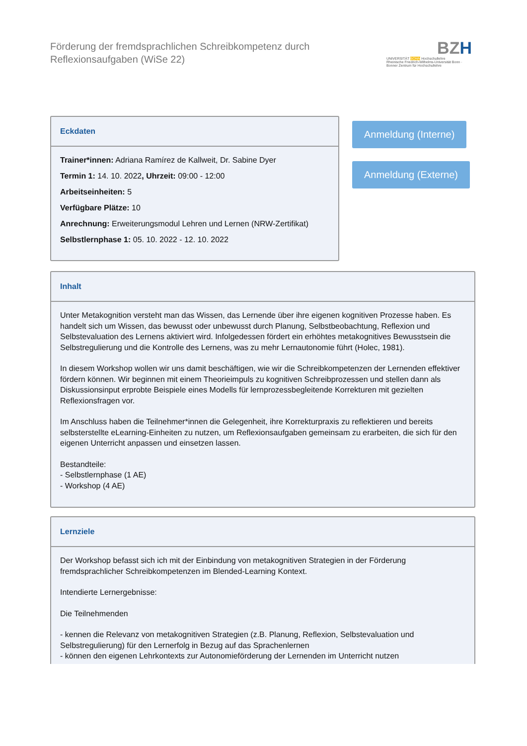Förderung der fremdsprachlichen Schreibkompetenz durch Reflexionsaufgaben (WiSe 22)
BZH
UNIVERSITÄT BONN Hochschullehre
Rheinische Friedrich-Wilhelms-Universität Bonn · Bonner Zentrum für Hochschullehre
Eckdaten
Trainer*innen: Adriana Ramírez de Kallweit, Dr. Sabine Dyer
Termin 1: 14. 10. 2022, Uhrzeit: 09:00 - 12:00
Arbeitseinheiten: 5
Verfügbare Plätze: 10
Anrechnung: Erweiterungsmodul Lehren und Lernen (NRW-Zertifikat)
Selbstlernphase 1: 05. 10. 2022 - 12. 10. 2022
Anmeldung (Interne)
Anmeldung (Externe)
Inhalt
Unter Metakognition versteht man das Wissen, das Lernende über ihre eigenen kognitiven Prozesse haben. Es handelt sich um Wissen, das bewusst oder unbewusst durch Planung, Selbstbeobachtung, Reflexion und Selbstevaluation des Lernens aktiviert wird. Infolgedessen fördert ein erhöhtes metakognitives Bewusstsein die Selbstregulierung und die Kontrolle des Lernens, was zu mehr Lernautonomie führt (Holec, 1981).
In diesem Workshop wollen wir uns damit beschäftigen, wie wir die Schreibkompetenzen der Lernenden effektiver fördern können. Wir beginnen mit einem Theorieimpuls zu kognitiven Schreibprozessen und stellen dann als Diskussionsinput erprobte Beispiele eines Modells für lernprozessbegleitende Korrekturen mit gezielten Reflexionsfragen vor.
Im Anschluss haben die Teilnehmer*innen die Gelegenheit, ihre Korrekturpraxis zu reflektieren und bereits selbsterstellte eLearning-Einheiten zu nutzen, um Reflexionsaufgaben gemeinsam zu erarbeiten, die sich für den eigenen Unterricht anpassen und einsetzen lassen.
Bestandteile:
- Selbstlernphase (1 AE)
- Workshop (4 AE)
Lernziele
Der Workshop befasst sich ich mit der Einbindung von metakognitiven Strategien in der Förderung fremdsprachlicher Schreibkompetenzen im Blended-Learning Kontext.
Intendierte Lernergebnisse:
Die Teilnehmenden
- kennen die Relevanz von metakognitiven Strategien (z.B. Planung, Reflexion, Selbstevaluation und Selbstregulierung) für den Lernerfolg in Bezug auf das Sprachenlernen
- können den eigenen Lehrkontexts zur Autonomieförderung der Lernenden im Unterricht nutzen